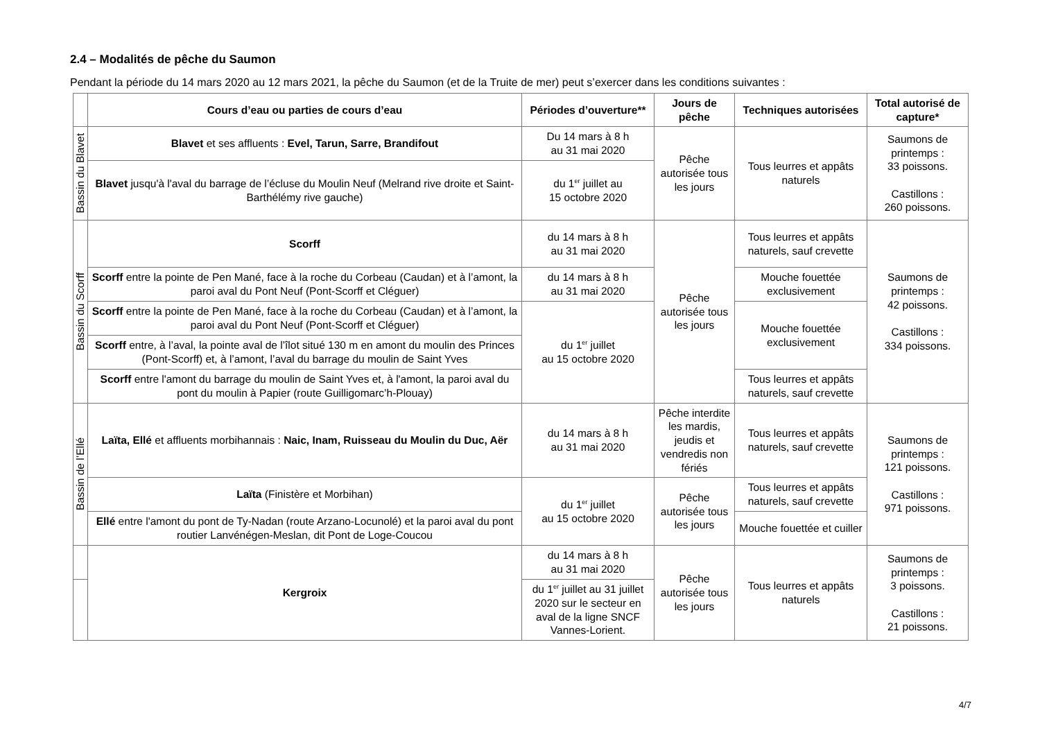2.4 – Modalités de pêche du Saumon
Pendant la période du 14 mars 2020 au 12 mars 2021, la pêche du Saumon (et de la Truite de mer) peut s’exercer dans les conditions suivantes :
| | Cours d’eau ou parties de cours d’eau | Périodes d’ouverture** | Jours de pêche | Techniques autorisées | Total autorisé de capture* |
| --- | --- | --- | --- | --- | --- |
| Bassin du Blavet | Blavet et ses affluents : Evel, Tarun, Sarre, Brandifout | Du 14 mars à 8 h au 31 mai 2020 | Pêche autorisée tous les jours | Tous leurres et appâts naturels | Saumons de printemps : 33 poissons. Castillons : 260 poissons. |
| | Blavet jusqu'à l'aval du barrage de l’écluse du Moulin Neuf (Melrand rive droite et Saint-Barthélémy rive gauche) | du 1<sup>er</sup> juillet au 15 octobre 2020 | | | |
| Bassin du Scorff | Scorff | du 14 mars à 8 h au 31 mai 2020 | Pêche autorisée tous les jours | Tous leurres et appâts naturels, sauf crevette | Saumons de printemps : 42 poissons. Castillons : 334 poissons. |
| | Scorff entre la pointe de Pen Mané, face à la roche du Corbeau (Caudan) et à l’amont, la paroi aval du Pont Neuf (Pont-Scorff et Cléguer) | du 14 mars à 8 h au 31 mai 2020 | | Mouche fouettée exclusivement | |
| | Scorff entre la pointe de Pen Mané, face à la roche du Corbeau (Caudan) et à l’amont, la paroi aval du Pont Neuf (Pont-Scorff et Cléguer) | du 1<sup>er</sup> juillet au 15 octobre 2020 | | Mouche fouettée exclusivement | |
| | Scorff entre, à l’aval, la pointe aval de l’îlot situé 130 m en amont du moulin des Princes (Pont-Scorff) et, à l’amont, l’aval du barrage du moulin de Saint Yves | | | | |
| | Scorff entre l'amont du barrage du moulin de Saint Yves et, à l'amont, la paroi aval du pont du moulin à Papier (route Guilligomarc’h-Plouay) | | | Tous leurres et appâts naturels, sauf crevette | |
| Bassin de l’Ellé | Laïta, Ellé et affluents morbihannais : Naic, Inam, Ruisseau du Moulin du Duc, Aër | du 14 mars à 8 h au 31 mai 2020 | Pêche interdite les mardis, jeudis et vendredis non fériés | Tous leurres et appâts naturels, sauf crevette | Saumons de printemps : 121 poissons. Castillons : 971 poissons. |
| | Laïta (Finistère et Morbihan) | du 1<sup>er</sup> juillet au 15 octobre 2020 | Pêche autorisée tous les jours | Tous leurres et appâts naturels, sauf crevette | |
| | Ellé entre l'amont du pont de Ty-Nadan (route Arzano-Locunolé) et la paroi aval du pont routier Lanvénégen-Meslan, dit Pont de Loge-Coucou | | | Mouche fouettée et cuiller | |
| | Kergroix | du 14 mars à 8 h au 31 mai 2020 | Pêche autorisée tous les jours | Tous leurres et appâts naturels | Saumons de printemps : 3 poissons. Castillons : 21 poissons. |
| | | du 1<sup>er</sup> juillet au 31 juillet 2020 sur le secteur en aval de la ligne SNCF Vannes-Lorient. | | | |
4/7